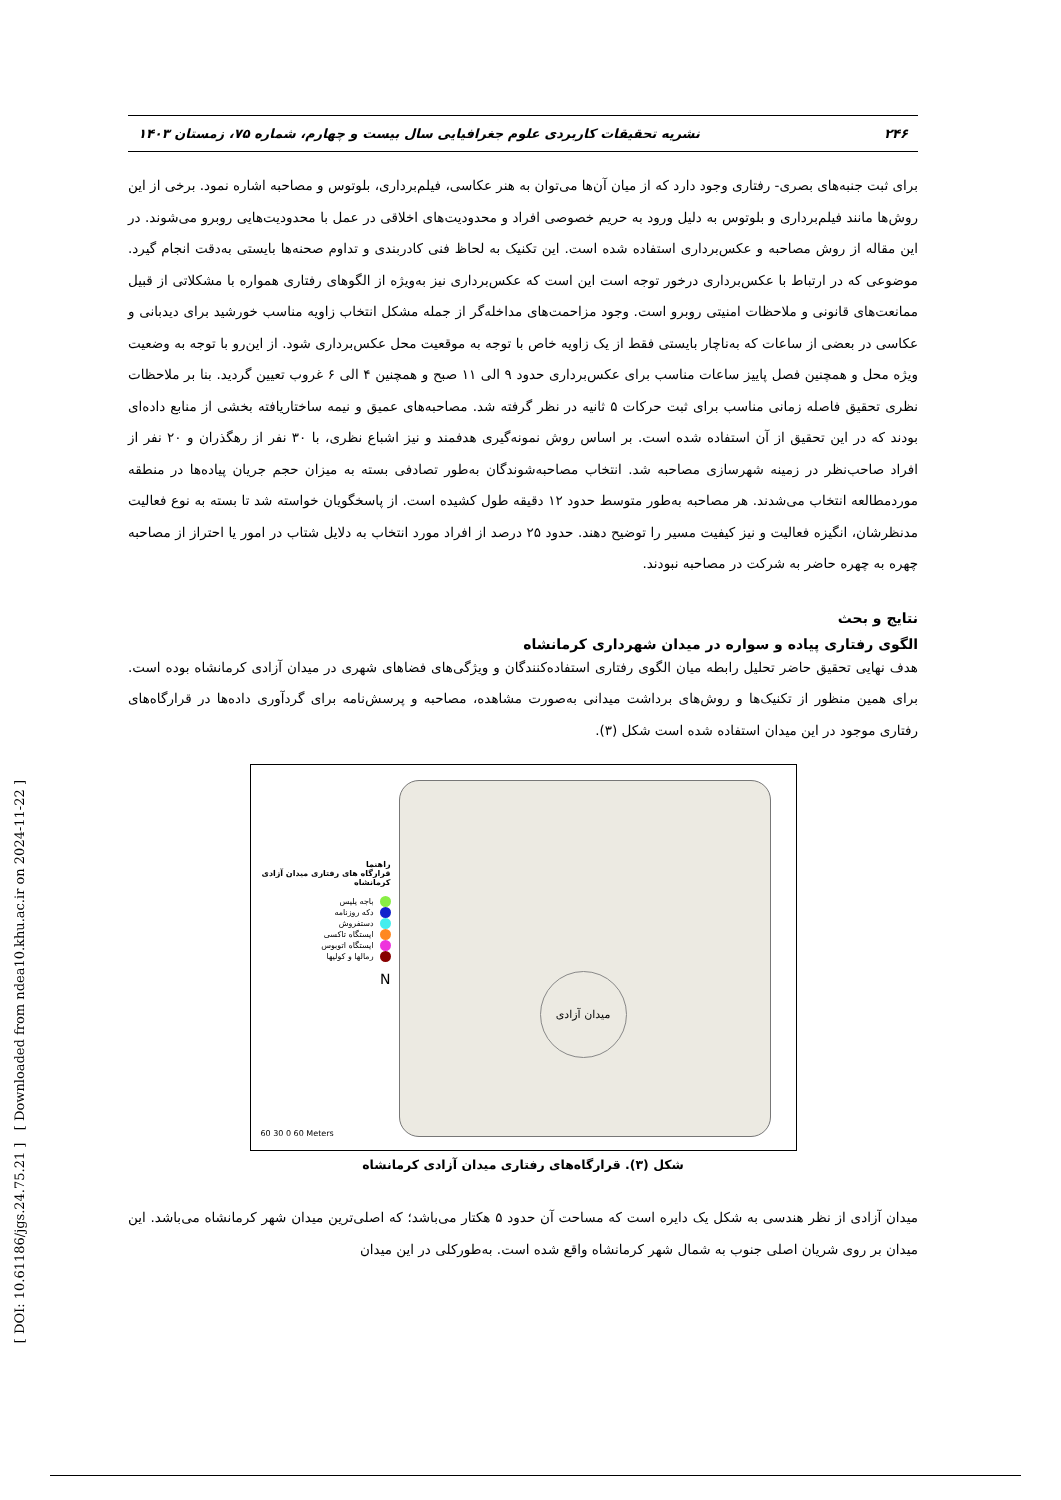[ DOI: 10.61186/jgs.24.75.21 ] [ Downloaded from ndea10.khu.ac.ir on 2024-11-22 ]
۲۴۶ نشریه تحقیقات کاربردی علوم جغرافیایی سال بیست و چهارم، شماره ۷۵، زمستان ۱۴۰۳
برای ثبت جنبه‌های بصری- رفتاری وجود دارد که از میان آن‌ها می‌توان به هنر عکاسی، فیلم‌برداری، بلوتوس و مصاحبه اشاره نمود. برخی از این روش‌ها مانند فیلم‌برداری و بلوتوس به دلیل ورود به حریم خصوصی افراد و محدودیت‌های اخلاقی در عمل با محدودیت‌هایی روبرو می‌شوند. در این مقاله از روش مصاحبه و عکس‌برداری استفاده شده است. این تکنیک به لحاظ فنی کادربندی و تداوم صحنه‌ها بایستی به‌دقت انجام گیرد. موضوعی که در ارتباط با عکس‌برداری درخور توجه است این است که عکس‌برداری نیز به‌ویژه از الگوهای رفتاری همواره با مشکلاتی از قبیل ممانعت‌های قانونی و ملاحظات امنیتی روبرو است. وجود مزاحمت‌های مداخله‌گر از جمله مشکل انتخاب زاویه مناسب خورشید برای دیدبانی و عکاسی در بعضی از ساعات که به‌ناچار بایستی فقط از یک زاویه خاص با توجه به موقعیت محل عکس‌برداری شود. از این‌رو با توجه به وضعیت ویژه محل و همچنین فصل پاییز ساعات مناسب برای عکس‌برداری حدود ۹ الی ۱۱ صبح و همچنین ۴ الی ۶ غروب تعیین گردید. بنا بر ملاحظات نظری تحقیق فاصله زمانی مناسب برای ثبت حرکات ۵ ثانیه در نظر گرفته شد. مصاحبه‌های عمیق و نیمه ساختاریافته بخشی از منابع داده‌ای بودند که در این تحقیق از آن استفاده شده است. بر اساس روش نمونه‌گیری هدفمند و نیز اشباع نظری، با ۳۰ نفر از رهگذران و ۲۰ نفر از افراد صاحب‌نظر در زمینه شهرسازی مصاحبه شد. انتخاب مصاحبه‌شوندگان به‌طور تصادفی بسته به میزان حجم جریان پیاده‌ها در منطقه موردمطالعه انتخاب می‌شدند. هر مصاحبه به‌طور متوسط حدود ۱۲ دقیقه طول کشیده است. از پاسخگویان خواسته شد تا بسته به نوع فعالیت مدنظرشان، انگیزه فعالیت و نیز کیفیت مسیر را توضیح دهند. حدود ۲۵ درصد از افراد مورد انتخاب به دلایل شتاب در امور یا احتراز از مصاحبه چهره به چهره حاضر به شرکت در مصاحبه نبودند.
نتایج و بحث
الگوی رفتاری پیاده و سواره در میدان شهرداری کرمانشاه
هدف نهایی تحقیق حاضر تحلیل رابطه میان الگوی رفتاری استفاده‌کنندگان و ویژگی‌های فضاهای شهری در میدان آزادی کرمانشاه بوده است. برای همین منظور از تکنیک‌ها و روش‌های برداشت میدانی به‌صورت مشاهده، مصاحبه و پرسش‌نامه برای گردآوری داده‌ها در قرارگاه‌های رفتاری موجود در این میدان استفاده شده است شکل (۳).
راهنما
قرارگاه های رفتاری میدان آزادی کرمانشاه
باجه پلیس
دکه روزنامه
دستفروش
ایستگاه تاکسی
ایستگاه اتوبوس
رمالها و کولیها
N
میدان آزادی
60 30 0 60 Meters
شکل (۳). قرارگاه‌های رفتاری میدان آزادی کرمانشاه
میدان آزادی از نظر هندسی به شکل یک دایره است که مساحت آن حدود ۵ هکتار می‌باشد؛ که اصلی‌ترین میدان شهر کرمانشاه می‌باشد. این میدان بر روی شریان اصلی جنوب به شمال شهر کرمانشاه واقع شده است. به‌طورکلی در این میدان